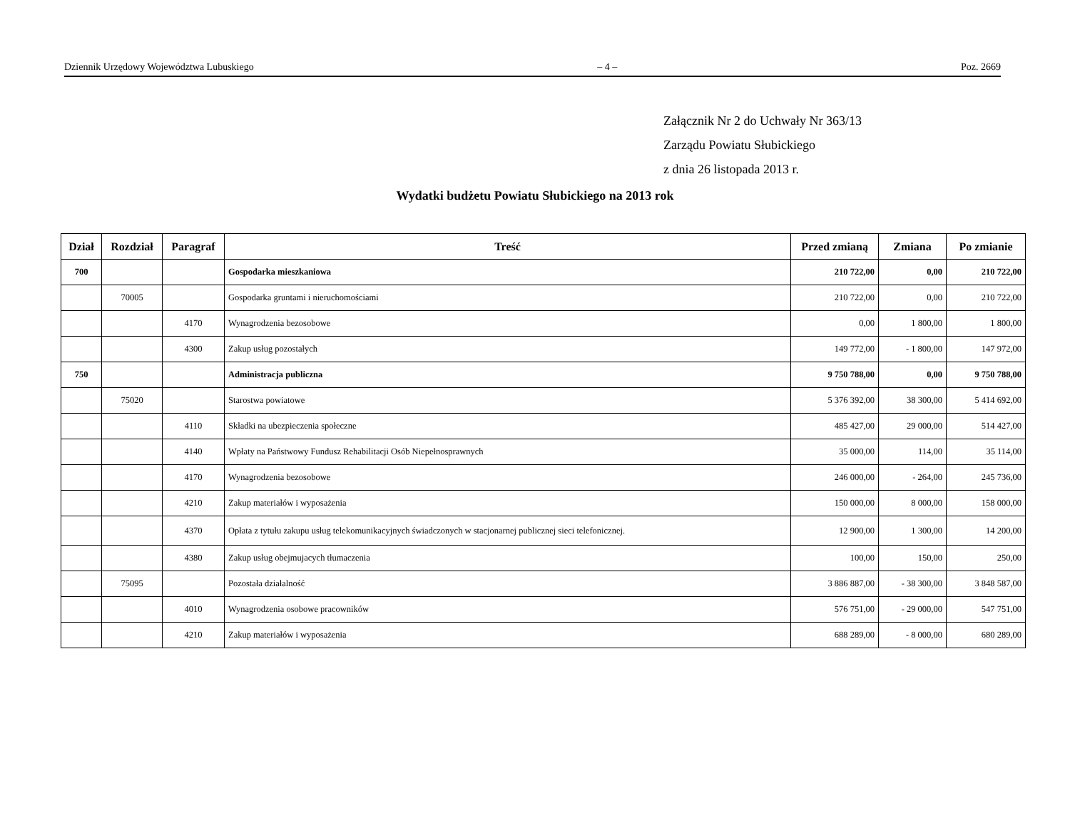Dziennik Urzędowy Województwa Lubuskiego – 4 – Poz. 2669
Załącznik Nr 2 do Uchwały Nr 363/13
Zarządu Powiatu Słubickiego
z dnia 26 listopada 2013 r.
Wydatki budżetu Powiatu Słubickiego na 2013 rok
| Dział | Rozdział | Paragraf | Treść | Przed zmianą | Zmiana | Po zmianie |
| --- | --- | --- | --- | --- | --- | --- |
| 700 | | | Gospodarka mieszkaniowa | 210 722,00 | 0,00 | 210 722,00 |
| | 70005 | | Gospodarka gruntami i nieruchomościami | 210 722,00 | 0,00 | 210 722,00 |
| | | 4170 | Wynagrodzenia bezosobowe | 0,00 | 1 800,00 | 1 800,00 |
| | | 4300 | Zakup usług pozostałych | 149 772,00 | - 1 800,00 | 147 972,00 |
| 750 | | | Administracja publiczna | 9 750 788,00 | 0,00 | 9 750 788,00 |
| | 75020 | | Starostwa powiatowe | 5 376 392,00 | 38 300,00 | 5 414 692,00 |
| | | 4110 | Składki na ubezpieczenia społeczne | 485 427,00 | 29 000,00 | 514 427,00 |
| | | 4140 | Wpłaty na Państwowy Fundusz Rehabilitacji Osób Niepełnosprawnych | 35 000,00 | 114,00 | 35 114,00 |
| | | 4170 | Wynagrodzenia bezosobowe | 246 000,00 | - 264,00 | 245 736,00 |
| | | 4210 | Zakup materiałów i wyposażenia | 150 000,00 | 8 000,00 | 158 000,00 |
| | | 4370 | Opłata z tytułu zakupu usług telekomunikacyjnych świadczonych w stacjonarnej publicznej sieci telefonicznej. | 12 900,00 | 1 300,00 | 14 200,00 |
| | | 4380 | Zakup usług obejmujacych tłumaczenia | 100,00 | 150,00 | 250,00 |
| | 75095 | | Pozostała działalność | 3 886 887,00 | - 38 300,00 | 3 848 587,00 |
| | | 4010 | Wynagrodzenia osobowe pracowników | 576 751,00 | - 29 000,00 | 547 751,00 |
| | | 4210 | Zakup materiałów i wyposażenia | 688 289,00 | - 8 000,00 | 680 289,00 |